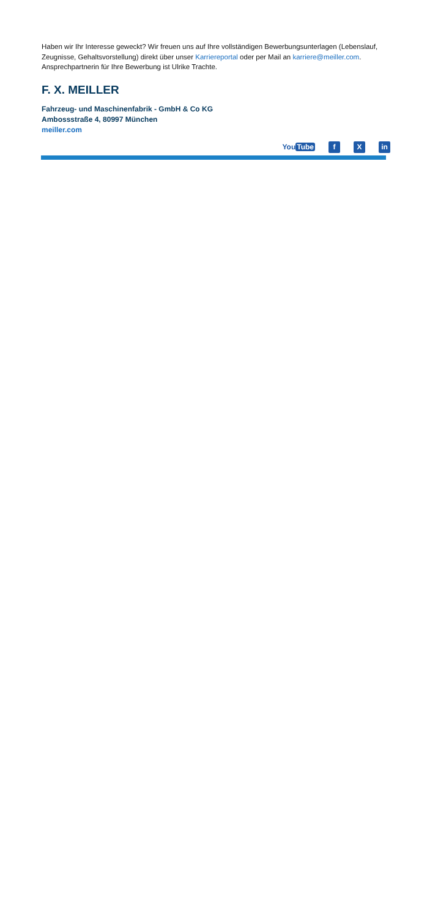Haben wir Ihr Interesse geweckt? Wir freuen uns auf Ihre vollständigen Bewerbungsunterlagen (Lebenslauf, Zeugnisse, Gehaltsvorstellung) direkt über unser Karriereportal oder per Mail an karriere@meiller.com. Ansprechpartnerin für Ihre Bewerbung ist Ulrike Trachte.
F. X. MEILLER
Fahrzeug- und Maschinenfabrik - GmbH & Co KG
Ambossstraße 4, 80997 München
meiller.com
YouTube f X in